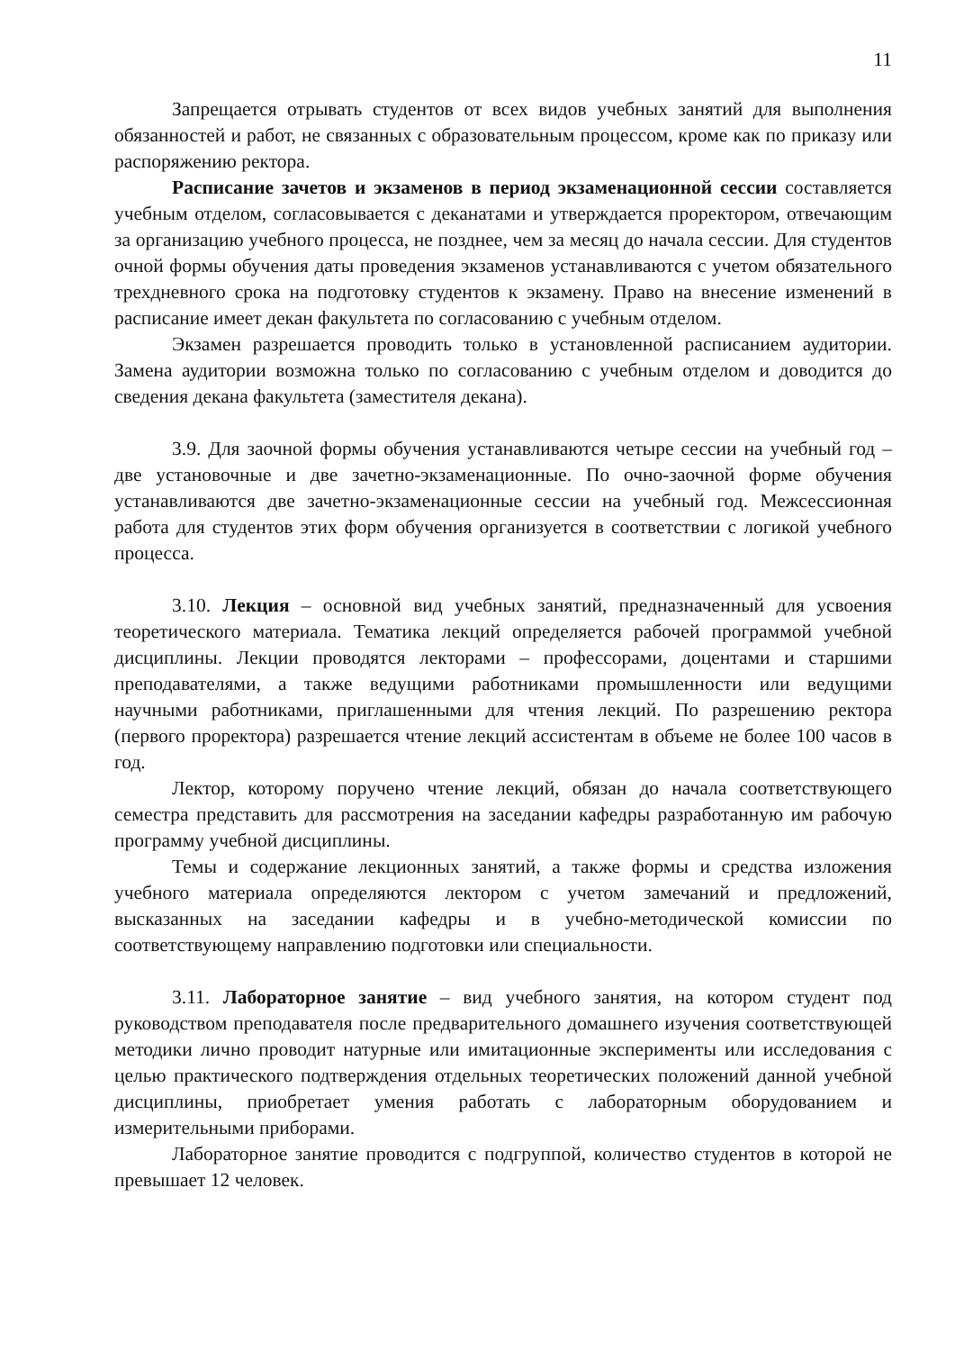11
Запрещается отрывать студентов от всех видов учебных занятий для выполнения обязанностей и работ, не связанных с образовательным процессом, кроме как по приказу или распоряжению ректора.
Расписание зачетов и экзаменов в период экзаменационной сессии составляется учебным отделом, согласовывается с деканатами и утверждается проректором, отвечающим за организацию учебного процесса, не позднее, чем за месяц до начала сессии. Для студентов очной формы обучения даты проведения экзаменов устанавливаются с учетом обязательного трехдневного срока на подготовку студентов к экзамену. Право на внесение изменений в расписание имеет декан факультета по согласованию с учебным отделом.
Экзамен разрешается проводить только в установленной расписанием аудитории. Замена аудитории возможна только по согласованию с учебным отделом и доводится до сведения декана факультета (заместителя декана).
3.9. Для заочной формы обучения устанавливаются четыре сессии на учебный год – две установочные и две зачетно-экзаменационные. По очно-заочной форме обучения устанавливаются две зачетно-экзаменационные сессии на учебный год. Межсессионная работа для студентов этих форм обучения организуется в соответствии с логикой учебного процесса.
3.10. Лекция – основной вид учебных занятий, предназначенный для усвоения теоретического материала. Тематика лекций определяется рабочей программой учебной дисциплины. Лекции проводятся лекторами – профессорами, доцентами и старшими преподавателями, а также ведущими работниками промышленности или ведущими научными работниками, приглашенными для чтения лекций. По разрешению ректора (первого проректора) разрешается чтение лекций ассистентам в объеме не более 100 часов в год.
Лектор, которому поручено чтение лекций, обязан до начала соответствующего семестра представить для рассмотрения на заседании кафедры разработанную им рабочую программу учебной дисциплины.
Темы и содержание лекционных занятий, а также формы и средства изложения учебного материала определяются лектором с учетом замечаний и предложений, высказанных на заседании кафедры и в учебно-методической комиссии по соответствующему направлению подготовки или специальности.
3.11. Лабораторное занятие – вид учебного занятия, на котором студент под руководством преподавателя после предварительного домашнего изучения соответствующей методики лично проводит натурные или имитационные эксперименты или исследования с целью практического подтверждения отдельных теоретических положений данной учебной дисциплины, приобретает умения работать с лабораторным оборудованием и измерительными приборами.
Лабораторное занятие проводится с подгруппой, количество студентов в которой не превышает 12 человек.